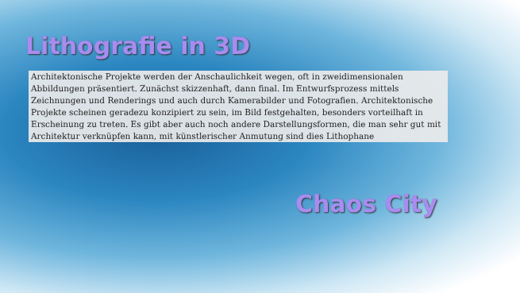Lithografie in 3D
Architektonische Projekte werden der Anschaulichkeit wegen, oft in zweidimensionalen Abbildungen präsentiert. Zunächst skizzenhaft, dann final. Im Entwurfsprozess mittels Zeichnungen und Renderings und auch durch Kamerabilder und Fotografien. Architektonische Projekte scheinen geradezu konzipiert zu sein, im Bild festgehalten, besonders vorteilhaft in Erscheinung zu treten. Es gibt aber auch noch andere Darstellungsformen, die man sehr gut mit Architektur verknüpfen kann, mit künstlerischer Anmutung sind dies Lithophane
Chaos City